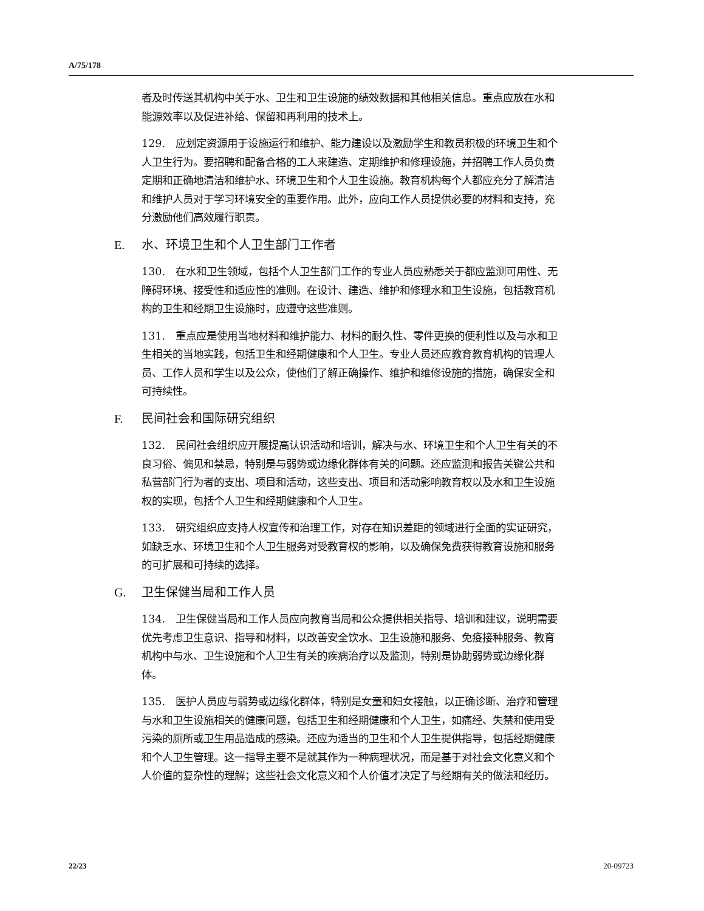A/75/178
者及时传送其机构中关于水、卫生和卫生设施的绩效数据和其他相关信息。重点应放在水和能源效率以及促进补给、保留和再利用的技术上。
129.　应划定资源用于设施运行和维护、能力建设以及激励学生和教员积极的环境卫生和个人卫生行为。要招聘和配备合格的工人来建造、定期维护和修理设施，并招聘工作人员负责定期和正确地清洁和维护水、环境卫生和个人卫生设施。教育机构每个人都应充分了解清洁和维护人员对于学习环境安全的重要作用。此外，应向工作人员提供必要的材料和支持，充分激励他们高效履行职责。
E. 水、环境卫生和个人卫生部门工作者
130.　在水和卫生领域，包括个人卫生部门工作的专业人员应熟悉关于都应监测可用性、无障碍环境、接受性和适应性的准则。在设计、建造、维护和修理水和卫生设施，包括教育机构的卫生和经期卫生设施时，应遵守这些准则。
131.　重点应是使用当地材料和维护能力、材料的耐久性、零件更换的便利性以及与水和卫生相关的当地实践，包括卫生和经期健康和个人卫生。专业人员还应教育教育机构的管理人员、工作人员和学生以及公众，使他们了解正确操作、维护和维修设施的措施，确保安全和可持续性。
F. 民间社会和国际研究组织
132.　民间社会组织应开展提高认识活动和培训，解决与水、环境卫生和个人卫生有关的不良习俗、偏见和禁忌，特别是与弱势或边缘化群体有关的问题。还应监测和报告关键公共和私营部门行为者的支出、项目和活动，这些支出、项目和活动影响教育权以及水和卫生设施权的实现，包括个人卫生和经期健康和个人卫生。
133.　研究组织应支持人权宣传和治理工作，对存在知识差距的领域进行全面的实证研究，如缺乏水、环境卫生和个人卫生服务对受教育权的影响，以及确保免费获得教育设施和服务的可扩展和可持续的选择。
G. 卫生保健当局和工作人员
134.　卫生保健当局和工作人员应向教育当局和公众提供相关指导、培训和建议，说明需要优先考虑卫生意识、指导和材料，以改善安全饮水、卫生设施和服务、免疫接种服务、教育机构中与水、卫生设施和个人卫生有关的疾病治疗以及监测，特别是协助弱势或边缘化群体。
135.　医护人员应与弱势或边缘化群体，特别是女童和妇女接触，以正确诊断、治疗和管理与水和卫生设施相关的健康问题，包括卫生和经期健康和个人卫生，如痛经、失禁和使用受污染的厕所或卫生用品造成的感染。还应为适当的卫生和个人卫生提供指导，包括经期健康和个人卫生管理。这一指导主要不是就其作为一种病理状况，而是基于对社会文化意义和个人价值的复杂性的理解；这些社会文化意义和个人价值才决定了与经期有关的做法和经历。
22/23 20-09723